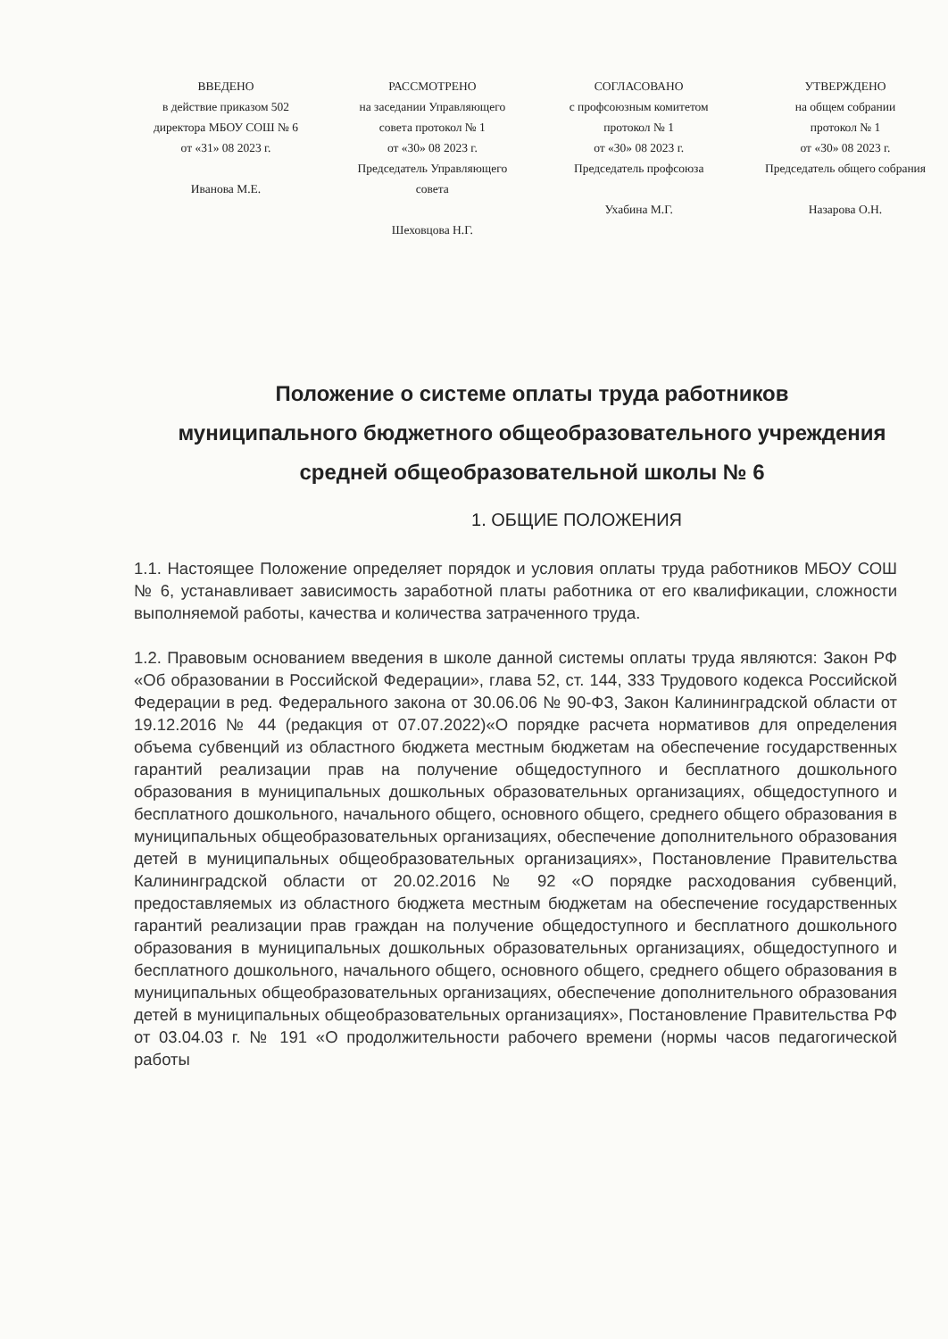ВВЕДЕНО
в действие приказом 502
директора МБОУ СОШ № 6
от «31» 08 2023 г.
Иванова М.Е.
РАССМОТРЕНО
на заседании Управляющего
совета протокол № 1
от «30» 08 2023 г.
Председатель Управляющего совета
Шеховцова Н.Г.
СОГЛАСОВАНО
с профсоюзным комитетом
протокол № 1
от «30» 08 2023 г.
Председатель профсоюза
Ухабина М.Г.
УТВЕРЖДЕНО
на общем собрании
протокол № 1
от «30» 08 2023 г.
Председатель общего собрания
Назарова О.Н.
Положение о системе оплаты труда работников
муниципального бюджетного общеобразовательного учреждения
средней общеобразовательной школы № 6
1. ОБЩИЕ ПОЛОЖЕНИЯ
1.1. Настоящее Положение определяет порядок и условия оплаты труда работников МБОУ СОШ № 6, устанавливает зависимость заработной платы работника от его квалификации, сложности выполняемой работы, качества и количества затраченного труда.
1.2. Правовым основанием введения в школе данной системы оплаты труда являются: Закон РФ «Об образовании в Российской Федерации», глава 52, ст. 144, 333 Трудового кодекса Российской Федерации в ред. Федерального закона от 30.06.06 № 90-ФЗ, Закон Калининградской области от 19.12.2016 № 44 (редакция от 07.07.2022)«О порядке расчета нормативов для определения объема субвенций из областного бюджета местным бюджетам на обеспечение государственных гарантий реализации прав на получение общедоступного и бесплатного дошкольного образования в муниципальных дошкольных образовательных организациях, общедоступного и бесплатного дошкольного, начального общего, основного общего, среднего общего образования в муниципальных общеобразовательных организациях, обеспечение дополнительного образования детей в муниципальных общеобразовательных организациях», Постановление Правительства Калининградской области от 20.02.2016 № 92 «О порядке расходования субвенций, предоставляемых из областного бюджета местным бюджетам на обеспечение государственных гарантий реализации прав граждан на получение общедоступного и бесплатного дошкольного образования в муниципальных дошкольных образовательных организациях, общедоступного и бесплатного дошкольного, начального общего, основного общего, среднего общего образования в муниципальных общеобразовательных организациях, обеспечение дополнительного образования детей в муниципальных общеобразовательных организациях», Постановление Правительства РФ от 03.04.03 г. № 191 «О продолжительности рабочего времени (нормы часов педагогической работы